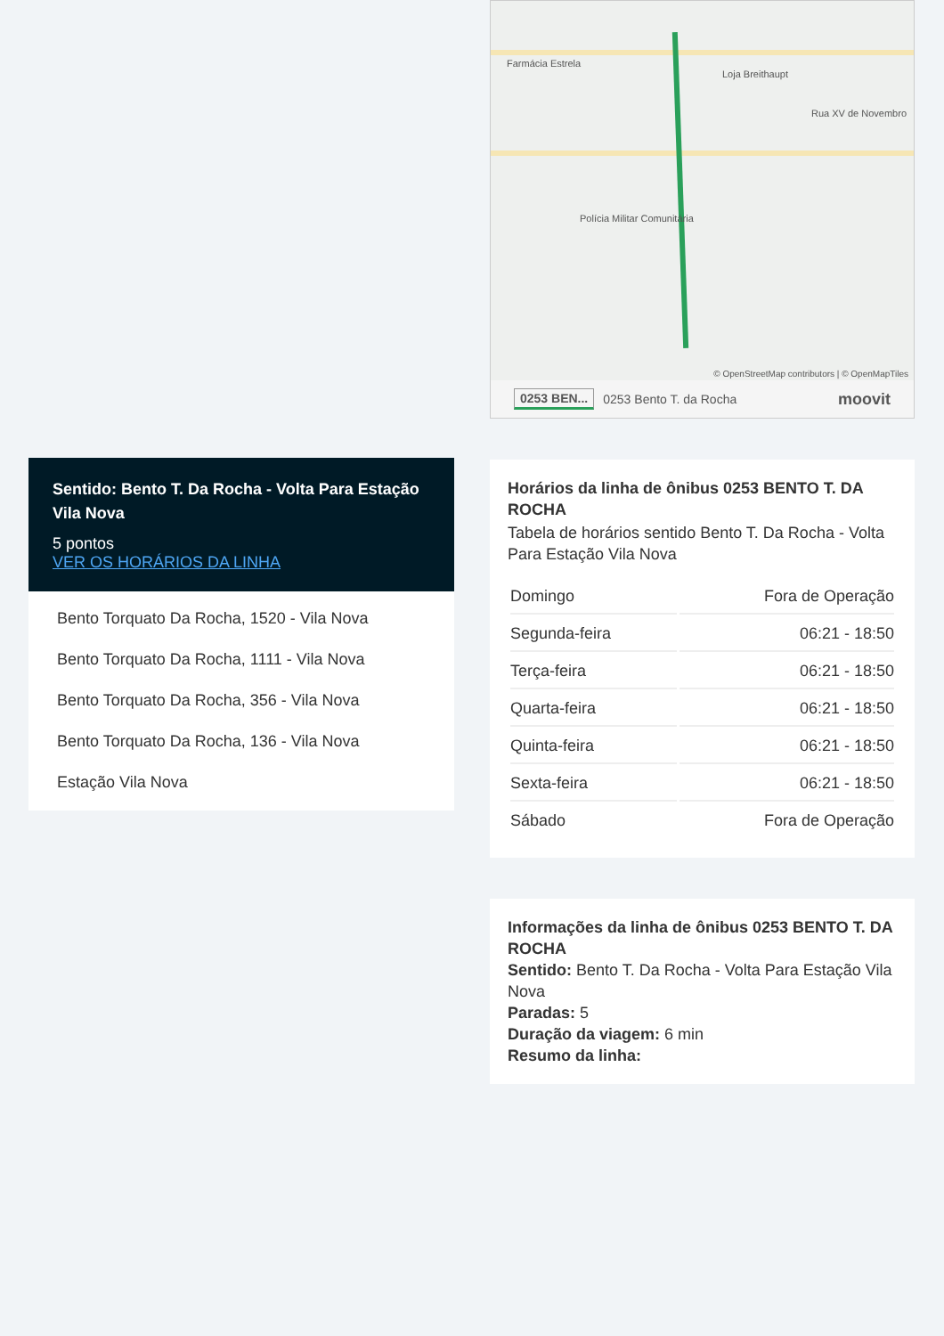Sentido: Bento T. Da Rocha - Volta Para Estação Vila Nova
5 pontos
VER OS HORÁRIOS DA LINHA
Bento Torquato Da Rocha, 1520 - Vila Nova
Bento Torquato Da Rocha, 1111 - Vila Nova
Bento Torquato Da Rocha, 356 - Vila Nova
Bento Torquato Da Rocha, 136 - Vila Nova
Estação Vila Nova
Farmácia Estrela
Loja Breithaupt
Rua XV de Novembro
Polícia Militar Comunitária
© OpenStreetMap contributors | © OpenMapTiles
0253 BEN... 0253 Bento T. da Rocha moovit
Horários da linha de ônibus 0253 BENTO T. DA ROCHA
Tabela de horários sentido Bento T. Da Rocha - Volta Para Estação Vila Nova
| Domingo | Fora de Operação |
| Segunda-feira | 06:21 - 18:50 |
| Terça-feira | 06:21 - 18:50 |
| Quarta-feira | 06:21 - 18:50 |
| Quinta-feira | 06:21 - 18:50 |
| Sexta-feira | 06:21 - 18:50 |
| Sábado | Fora de Operação |
Informações da linha de ônibus 0253 BENTO T. DA ROCHA
Sentido: Bento T. Da Rocha - Volta Para Estação Vila Nova
Paradas: 5
Duração da viagem: 6 min
Resumo da linha: